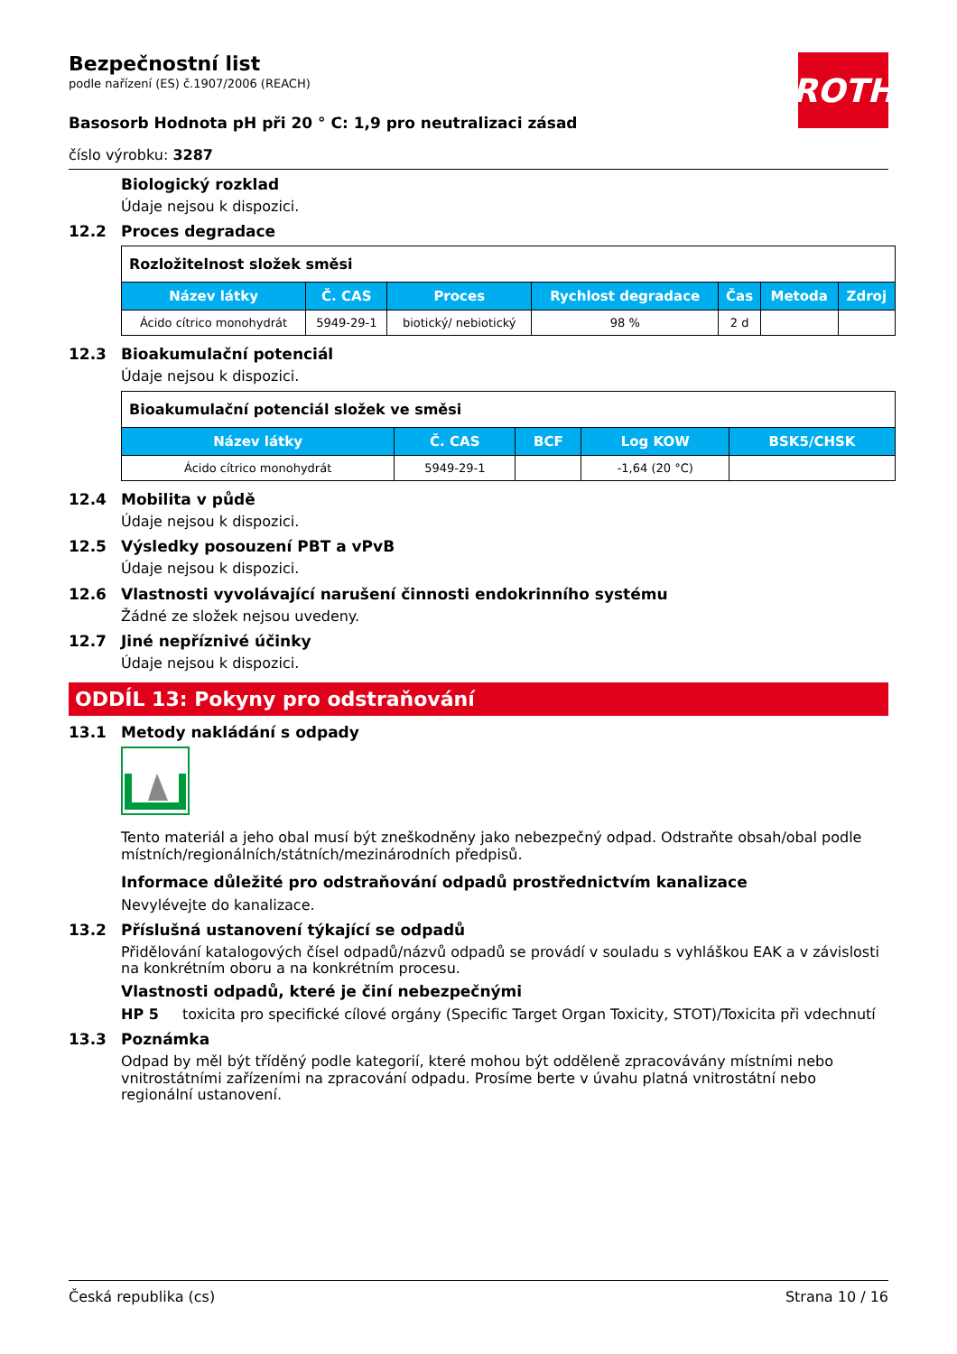ROTH
Bezpečnostní list
podle nařízení (ES) č.1907/2006 (REACH)
Basosorb Hodnota pH při 20 ° C: 1,9 pro neutralizaci zásad
číslo výrobku: 3287
Biologický rozklad
Údaje nejsou k dispozici.
12.2 Proces degradace
| Rozložitelnost složek směsi | | | | | | |
| Název látky | Č. CAS | Proces | Rychlost degradace | Čas | Metoda | Zdroj |
| Ácido cítrico monohydrát | 5949-29-1 | biotický/ nebiotický | 98 % | 2 d | | |
12.3 Bioakumulační potenciál
Údaje nejsou k dispozici.
| Bioakumulační potenciál složek ve směsi | | | | |
| Název látky | Č. CAS | BCF | Log KOW | BSK5/CHSK |
| Ácido cítrico monohydrát | 5949-29-1 | | -1,64 (20 °C) | |
12.4 Mobilita v půdě
Údaje nejsou k dispozici.
12.5 Výsledky posouzení PBT a vPvB
Údaje nejsou k dispozici.
12.6 Vlastnosti vyvolávající narušení činnosti endokrinního systému
Žádné ze složek nejsou uvedeny.
12.7 Jiné nepříznivé účinky
Údaje nejsou k dispozici.
ODDÍL 13: Pokyny pro odstraňování
13.1 Metody nakládání s odpady
Tento materiál a jeho obal musí být zneškodněny jako nebezpečný odpad. Odstraňte obsah/obal podle místních/regionálních/státních/mezinárodních předpisů.
Informace důležité pro odstraňování odpadů prostřednictvím kanalizace
Nevylévejte do kanalizace.
13.2 Příslušná ustanovení týkající se odpadů
Přidělování katalogových čísel odpadů/názvů odpadů se provádí v souladu s vyhláškou EAK a v závislosti na konkrétním oboru a na konkrétním procesu.
Vlastnosti odpadů, které je činí nebezpečnými
HP 5 toxicita pro specifické cílové orgány (Specific Target Organ Toxicity, STOT)/Toxicita při vdechnutí
13.3 Poznámka
Odpad by měl být tříděný podle kategorií, které mohou být odděleně zpracovávány místními nebo vnitrostátními zařízeními na zpracování odpadu. Prosíme berte v úvahu platná vnitrostátní nebo regionální ustanovení.
Česká republika (cs) Strana 10 / 16